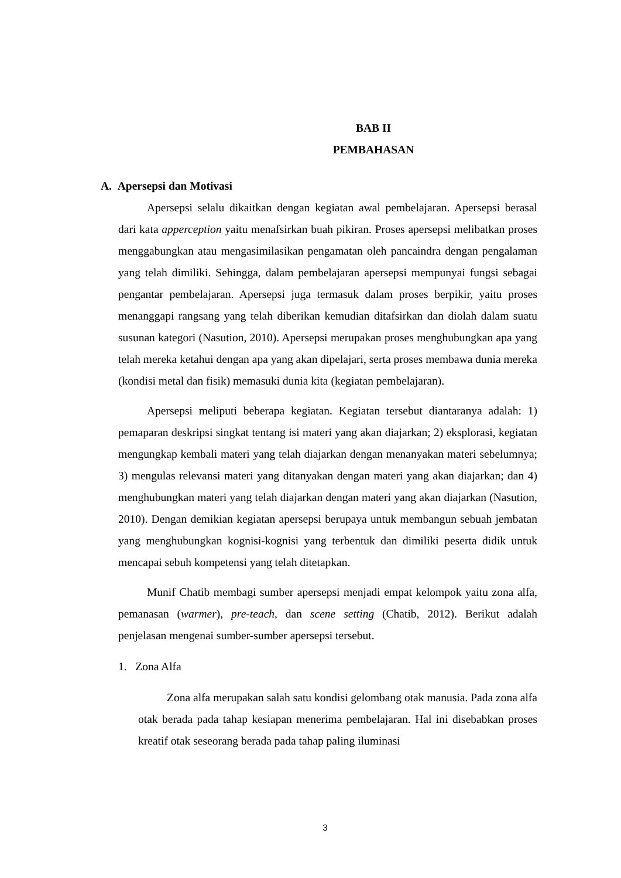BAB II
PEMBAHASAN
A. Apersepsi dan Motivasi
Apersepsi selalu dikaitkan dengan kegiatan awal pembelajaran. Apersepsi berasal dari kata apperception yaitu menafsirkan buah pikiran. Proses apersepsi melibatkan proses menggabungkan atau mengasimilasikan pengamatan oleh pancaindra dengan pengalaman yang telah dimiliki. Sehingga, dalam pembelajaran apersepsi mempunyai fungsi sebagai pengantar pembelajaran. Apersepsi juga termasuk dalam proses berpikir, yaitu proses menanggapi rangsang yang telah diberikan kemudian ditafsirkan dan diolah dalam suatu susunan kategori (Nasution, 2010). Apersepsi merupakan proses menghubungkan apa yang telah mereka ketahui dengan apa yang akan dipelajari, serta proses membawa dunia mereka (kondisi metal dan fisik) memasuki dunia kita (kegiatan pembelajaran).
Apersepsi meliputi beberapa kegiatan. Kegiatan tersebut diantaranya adalah: 1) pemaparan deskripsi singkat tentang isi materi yang akan diajarkan; 2) eksplorasi, kegiatan mengungkap kembali materi yang telah diajarkan dengan menanyakan materi sebelumnya; 3) mengulas relevansi materi yang ditanyakan dengan materi yang akan diajarkan; dan 4) menghubungkan materi yang telah diajarkan dengan materi yang akan diajarkan (Nasution, 2010). Dengan demikian kegiatan apersepsi berupaya untuk membangun sebuah jembatan yang menghubungkan kognisi-kognisi yang terbentuk dan dimiliki peserta didik untuk mencapai sebuh kompetensi yang telah ditetapkan.
Munif Chatib membagi sumber apersepsi menjadi empat kelompok yaitu zona alfa, pemanasan (warmer), pre-teach, dan scene setting (Chatib, 2012). Berikut adalah penjelasan mengenai sumber-sumber apersepsi tersebut.
1. Zona Alfa
Zona alfa merupakan salah satu kondisi gelombang otak manusia. Pada zona alfa otak berada pada tahap kesiapan menerima pembelajaran. Hal ini disebabkan proses kreatif otak seseorang berada pada tahap paling iluminasi
3